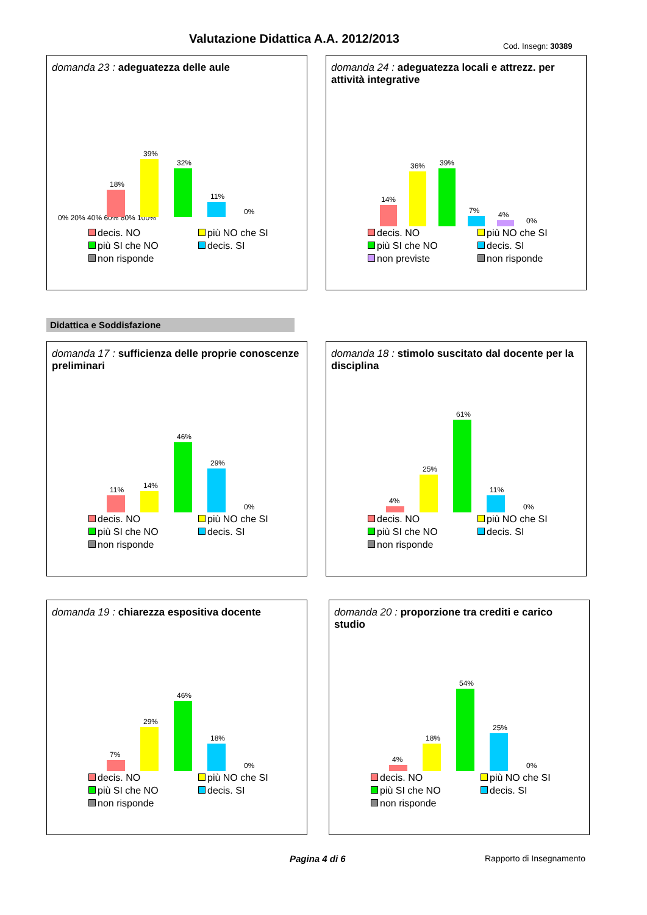Valutazione Didattica A.A. 2012/2013
Cod. Insegn: 30389
domanda 23 : adeguatezza delle aule
0% 20% 40% 60% 80% 100%
18%
39%
32%
11%
0%
decis. NO più NO che SI più SI che NO decis. SI non risponde
domanda 24 : adeguatezza locali e attrezz. per attività integrative
14%
36%
39%
7%
4%
0%
decis. NO più NO che SI più SI che NO decis. SI non previste non risponde
Didattica e Soddisfazione
domanda 17 : sufficienza delle proprie conoscenze preliminari
11%
14%
46%
29%
0%
decis. NO più NO che SI più SI che NO decis. SI non risponde
domanda 18 : stimolo suscitato dal docente per la disciplina
4%
25%
61%
11%
0%
decis. NO più NO che SI più SI che NO decis. SI non risponde
domanda 19 : chiarezza espositiva docente
7%
29%
46%
18%
0%
decis. NO più NO che SI più SI che NO decis. SI non risponde
domanda 20 : proporzione tra crediti e carico studio
4%
18%
54%
25%
0%
decis. NO più NO che SI più SI che NO decis. SI non risponde
Pagina 4 di 6 Rapporto di Insegnamento